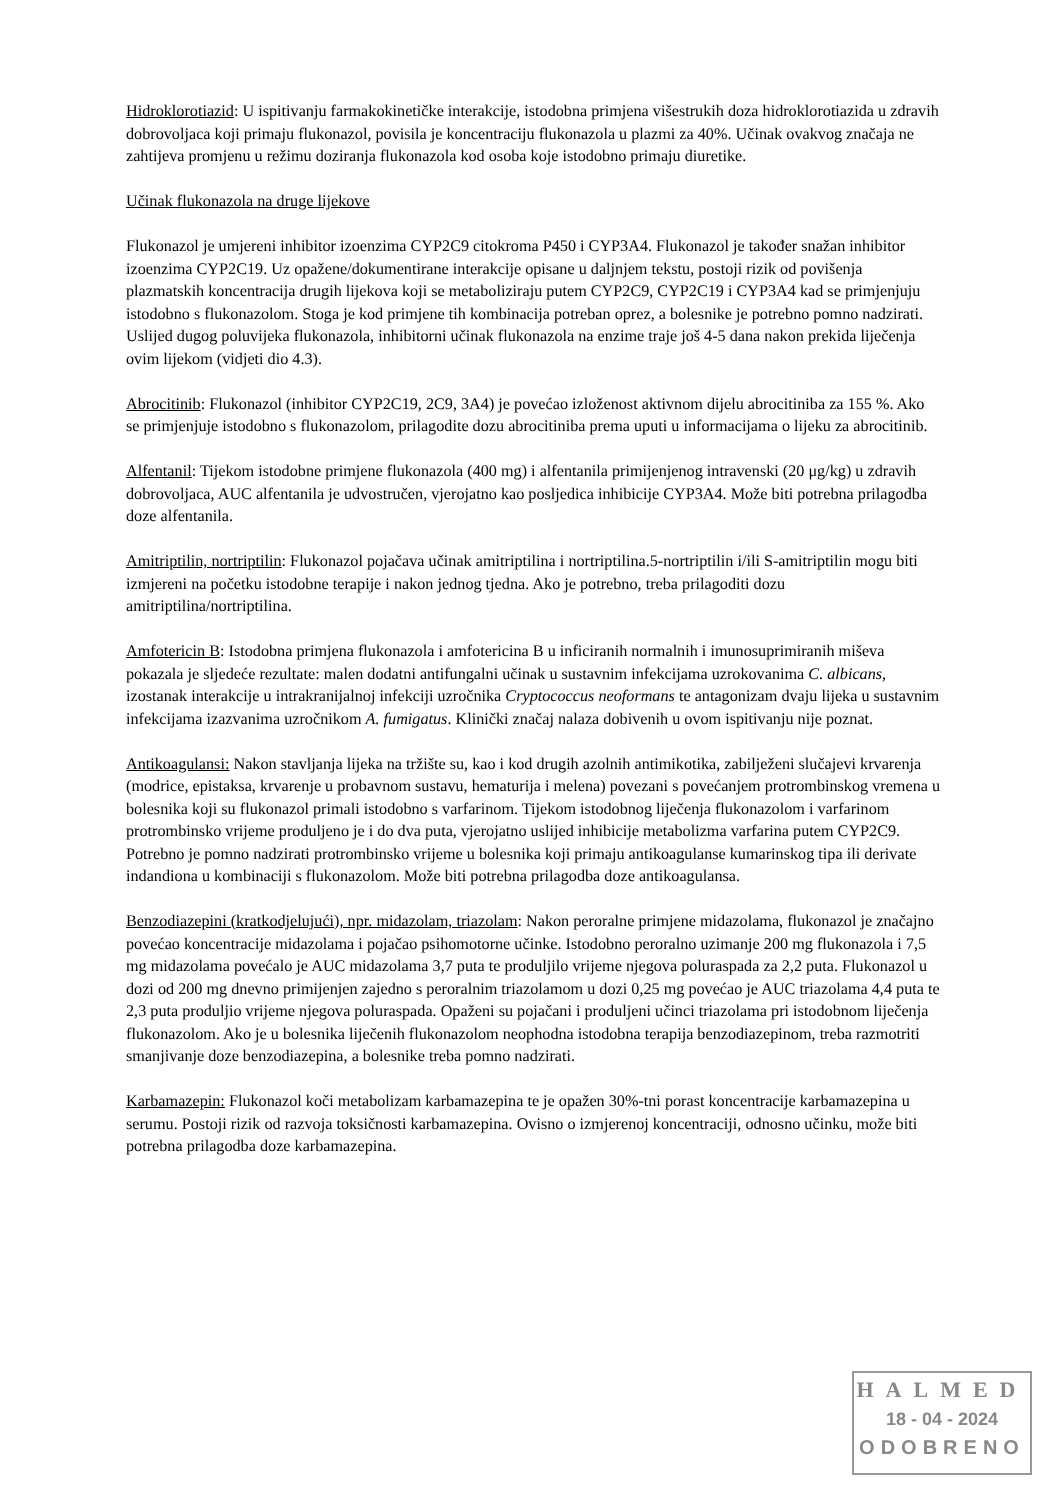Hidroklorotiazid: U ispitivanju farmakokinetičke interakcije, istodobna primjena višestrukih doza hidroklorotiazida u zdravih dobrovoljaca koji primaju flukonazol, povisila je koncentraciju flukonazola u plazmi za 40%. Učinak ovakvog značaja ne zahtijeva promjenu u režimu doziranja flukonazola kod osoba koje istodobno primaju diuretike.
Učinak flukonazola na druge lijekove
Flukonazol je umjereni inhibitor izoenzima CYP2C9 citokroma P450 i CYP3A4. Flukonazol je također snažan inhibitor izoenzima CYP2C19. Uz opažene/dokumentirane interakcije opisane u daljnjem tekstu, postoji rizik od povišenja plazmatskih koncentracija drugih lijekova koji se metaboliziraju putem CYP2C9, CYP2C19 i CYP3A4 kad se primjenjuju istodobno s flukonazolom. Stoga je kod primjene tih kombinacija potreban oprez, a bolesnike je potrebno pomno nadzirati. Uslijed dugog poluvijeka flukonazola, inhibitorni učinak flukonazola na enzime traje još 4-5 dana nakon prekida liječenja ovim lijekom (vidjeti dio 4.3).
Abrocitinib: Flukonazol (inhibitor CYP2C19, 2C9, 3A4) je povećao izloženost aktivnom dijelu abrocitiniba za 155 %. Ako se primjenjuje istodobno s flukonazolom, prilagodite dozu abrocitiniba prema uputi u informacijama o lijeku za abrocitinib.
Alfentanil: Tijekom istodobne primjene flukonazola (400 mg) i alfentanila primijenjenog intravenski (20 μg/kg) u zdravih dobrovoljaca, AUC alfentanila je udvostručen, vjerojatno kao posljedica inhibicije CYP3A4. Može biti potrebna prilagodba doze alfentanila.
Amitriptilin, nortriptilin: Flukonazol pojačava učinak amitriptilina i nortriptilina.5-nortriptilin i/ili S-amitriptilin mogu biti izmjereni na početku istodobne terapije i nakon jednog tjedna. Ako je potrebno, treba prilagoditi dozu amitriptilina/nortriptilina.
Amfotericin B: Istodobna primjena flukonazola i amfotericina B u inficiranih normalnih i imunosuprimiranih miševa pokazala je sljedeće rezultate: malen dodatni antifungalni učinak u sustavnim infekcijama uzrokovanima C. albicans, izostanak interakcije u intrakranijalnoj infekciji uzročnika Cryptococcus neoformans te antagonizam dvaju lijeka u sustavnim infekcijama izazvanima uzročnikom A. fumigatus. Klinički značaj nalaza dobivenih u ovom ispitivanju nije poznat.
Antikoagulansi: Nakon stavljanja lijeka na tržište su, kao i kod drugih azolnih antimikotika, zabilježeni slučajevi krvarenja (modrice, epistaksa, krvarenje u probavnom sustavu, hematurija i melena) povezani s povećanjem protrombinskog vremena u bolesnika koji su flukonazol primali istodobno s varfarinom. Tijekom istodobnog liječenja flukonazolom i varfarinom protrombinsko vrijeme produljeno je i do dva puta, vjerojatno uslijed inhibicije metabolizma varfarina putem CYP2C9. Potrebno je pomno nadzirati protrombinsko vrijeme u bolesnika koji primaju antikoagulanse kumarinskog tipa ili derivate indandiona u kombinaciji s flukonazolom. Može biti potrebna prilagodba doze antikoagulansa.
Benzodiazepini (kratkodjelujući), npr. midazolam, triazolam: Nakon peroralne primjene midazolama, flukonazol je značajno povećao koncentracije midazolama i pojačao psihomotorne učinke. Istodobno peroralno uzimanje 200 mg flukonazola i 7,5 mg midazolama povećalo je AUC midazolama 3,7 puta te produljilo vrijeme njegova poluraspada za 2,2 puta. Flukonazol u dozi od 200 mg dnevno primijenjen zajedno s peroralnim triazolamom u dozi 0,25 mg povećao je AUC triazolama 4,4 puta te 2,3 puta produljio vrijeme njegova poluraspada. Opaženi su pojačani i produljeni učinci triazolama pri istodobnom liječenja flukonazolom. Ako je u bolesnika liječenih flukonazolom neophodna istodobna terapija benzodiazepinom, treba razmotriti smanjivanje doze benzodiazepina, a bolesnike treba pomno nadzirati.
Karbamazepin: Flukonazol koči metabolizam karbamazepina te je opažen 30%-tni porast koncentracije karbamazepina u serumu. Postoji rizik od razvoja toksičnosti karbamazepina. Ovisno o izmjerenoj koncentraciji, odnosno učinku, može biti potrebna prilagodba doze karbamazepina.
HALMED
18 - 04 - 2024
ODOBRENO